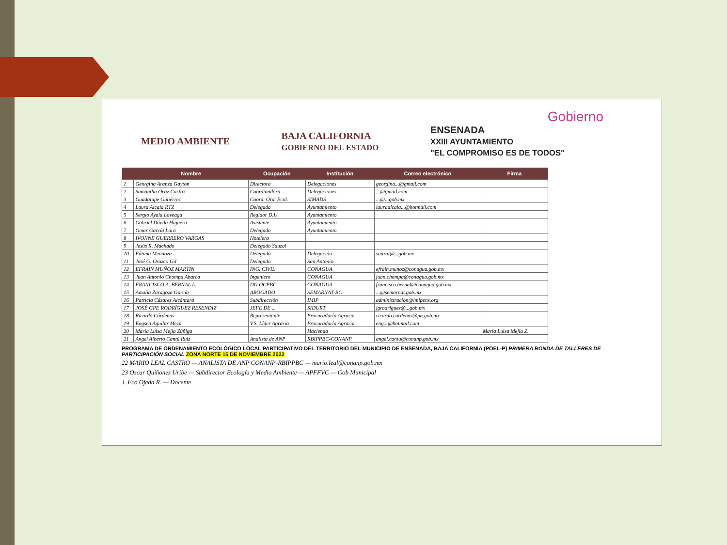Gobierno
MEDIO AMBIENTE
BAJA CALIFORNIA
GOBIERNO DEL ESTADO
ENSENADA
XXIII AYUNTAMIENTO
"EL COMPROMISO ES DE TODOS"
| | Nombre | Ocupación | Institución | Correo electrónico | Firma |
| --- | --- | --- | --- | --- | --- |
| 1 | Georgina Aranza Gayton | Directora | Delegaciones | georgina...@gmail.com | |
| 2 | Samantha Ortiz Castro | Coordinadora | Delegaciones | ...@gmail.com | |
| 3 | Guadalupe Gutiérrez | Coord. Ord. Ecol. | SIMADS | ...@...gob.mx | |
| 4 | Laura Alcala RTZ | Delegada | Ayuntamiento | lauraalcala...@hotmail.com | |
| 5 | Sergio Ayala Loveaga | Regidor D.U. | Ayuntamiento | | |
| 6 | Gabriel Dávila Higuera | Asistente | Ayuntamiento | | |
| 7 | Omar García Lara | Delegado | Ayuntamiento | | |
| 8 | IVONNE GUERRERO VARGAS | Hotelera | | | |
| 9 | Jesús R. Machado | Delegado Sauzal | | | |
| 10 | Fátima Mendoza | Delegada | Delegación | sauzal@...gob.mx | |
| 11 | José G. Orozco Gil | Delegado | San Antonio | | |
| 12 | EFRAIN MUÑOZ MARTIN | ING. CIVIL | CONAGUA | efrain.munoz@conagua.gob.mx | |
| 13 | Juan Antonio Chompa Abarca | Ingeniero | CONAGUA | juan.chompa@conagua.gob.mx | |
| 14 | FRANCISCO A. BERNAL L. | DG OCPBC | CONAGUA | francisco.bernal@conagua.gob.mx | |
| 15 | Amalia Zaragoza García | ABOGADO | SEMARNAT-BC | ...@semarnat.gob.mx | |
| 16 | Patricia Cázarez Alcántara | Subdirección | IMIP | administracion@imipens.org | |
| 17 | JOSÉ GPE RODRÍGUEZ RESENDIZ | JEFE DE ... | SIDURT | jgrodriguez@...gob.mx | |
| 18 | Ricardo Cárdenas | Representante | Procuraduría Agraria | ricardo.cardenas@pa.gob.mx | |
| 19 | Engsen Aguilar Meza | V.S. Líder Agrario | Procuraduría Agraria | eng...@hotmail.com | |
| 20 | María Luisa Mejía Zúñiga | | Hacienda | | María Luisa Mejía Z. |
| 21 | Angel Alberto Cantú Ruiz | Analista de ANP | RBIPPBC-CONANP | angel.cantu@conanp.gob.mx | |
PROGRAMA DE ORDENAMIENTO ECOLÓGICO LOCAL PARTICIPATIVO DEL TERRITORIO DEL MUNICIPIO DE ENSENADA, BAJA CALIFORNIA (POEL-P) PRIMERA RONDA DE TALLERES DE PARTICIPACIÓN SOCIAL ZONA NORTE 15 DE NOVIEMBRE 2022
22 MARIO LEAL CASTRO — ANALISTA DE ANP CONANP-RBIPPBC — mario.leal@conanp.gob.mx
23 Oscar Quiñonez Uribe — Subdirector Ecología y Medio Ambiente — APFFVC — Gob Municipal
J. Fco Ojeda R. — Docente